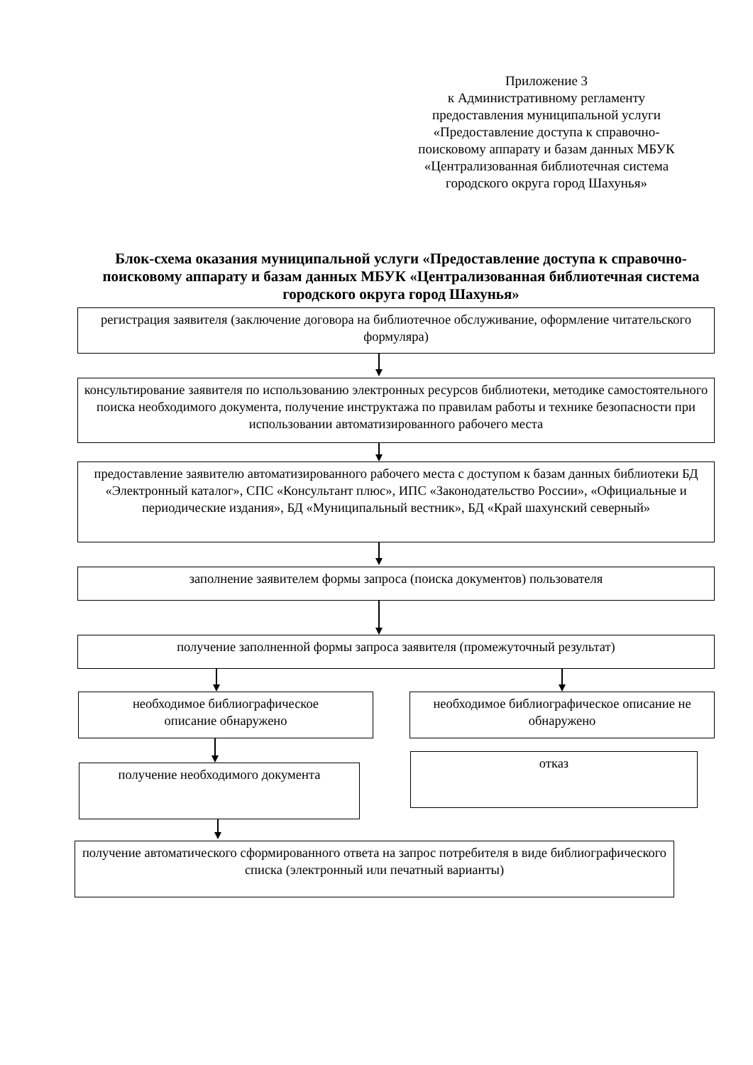Приложение 3
к Административному регламенту
предоставления муниципальной услуги
«Предоставление доступа к справочно-
поисковому аппарату и базам данных МБУК
«Централизованная библиотечная система
городского округа город Шахунья»
Блок-схема оказания муниципальной услуги «Предоставление доступа к справочно-поисковому аппарату и базам данных МБУК «Централизованная библиотечная система городского округа город Шахунья»
регистрация заявителя (заключение договора на библиотечное обслуживание, оформление читательского формуляра)
консультирование заявителя по использованию электронных ресурсов библиотеки, методике самостоятельного поиска необходимого документа, получение инструктажа по правилам работы и технике безопасности при использовании автоматизированного рабочего места
предоставление заявителю автоматизированного рабочего места с доступом к базам данных библиотеки БД «Электронный каталог», СПС «Консультант плюс», ИПС «Законодательство России», «Официальные и периодические издания», БД «Муниципальный вестник», БД «Край шахунский северный»
заполнение заявителем формы запроса (поиска документов) пользователя
получение заполненной формы запроса заявителя (промежуточный результат)
необходимое библиографическое
описание обнаружено
необходимое библиографическое описание не обнаружено
получение необходимого документа
отказ
получение автоматического сформированного ответа на запрос потребителя в виде библиографического списка (электронный или печатный варианты)